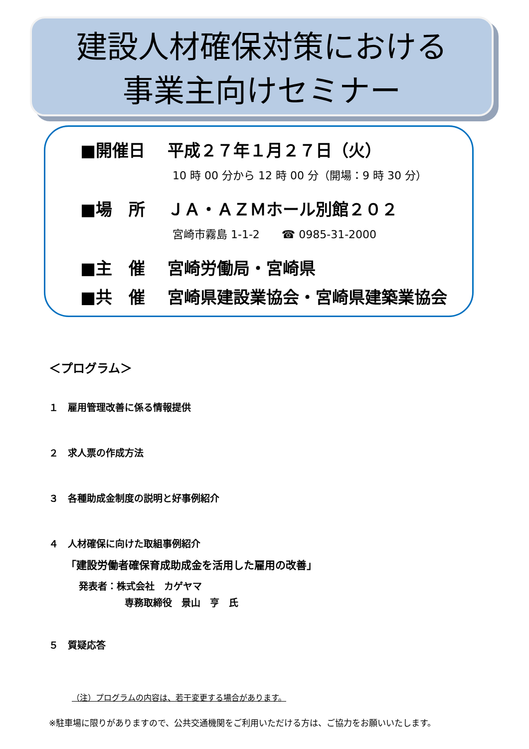建設人材確保対策における
事業主向けセミナー
■開催日 平成２７年１月２７日（火）
10 時 00 分から 12 時 00 分（開場：9 時 30 分）
■場　所 ＪＡ・ＡＺＭホール別館２０２
宮崎市霧島 1-1-2　　☎ 0985-31-2000
■主　催 宮崎労働局・宮崎県
■共　催 宮崎県建設業協会・宮崎県建築業協会
＜プログラム＞
１　雇用管理改善に係る情報提供
２　求人票の作成方法
３　各種助成金制度の説明と好事例紹介
４　人材確保に向けた取組事例紹介
「建設労働者確保育成助成金を活用した雇用の改善」
発表者：株式会社　カゲヤマ
専務取締役　景山　亨　氏
５　質疑応答
（注）プログラムの内容は、若干変更する場合があります。
※駐車場に限りがありますので、公共交通機関をご利用いただける方は、ご協力をお願いいたします。